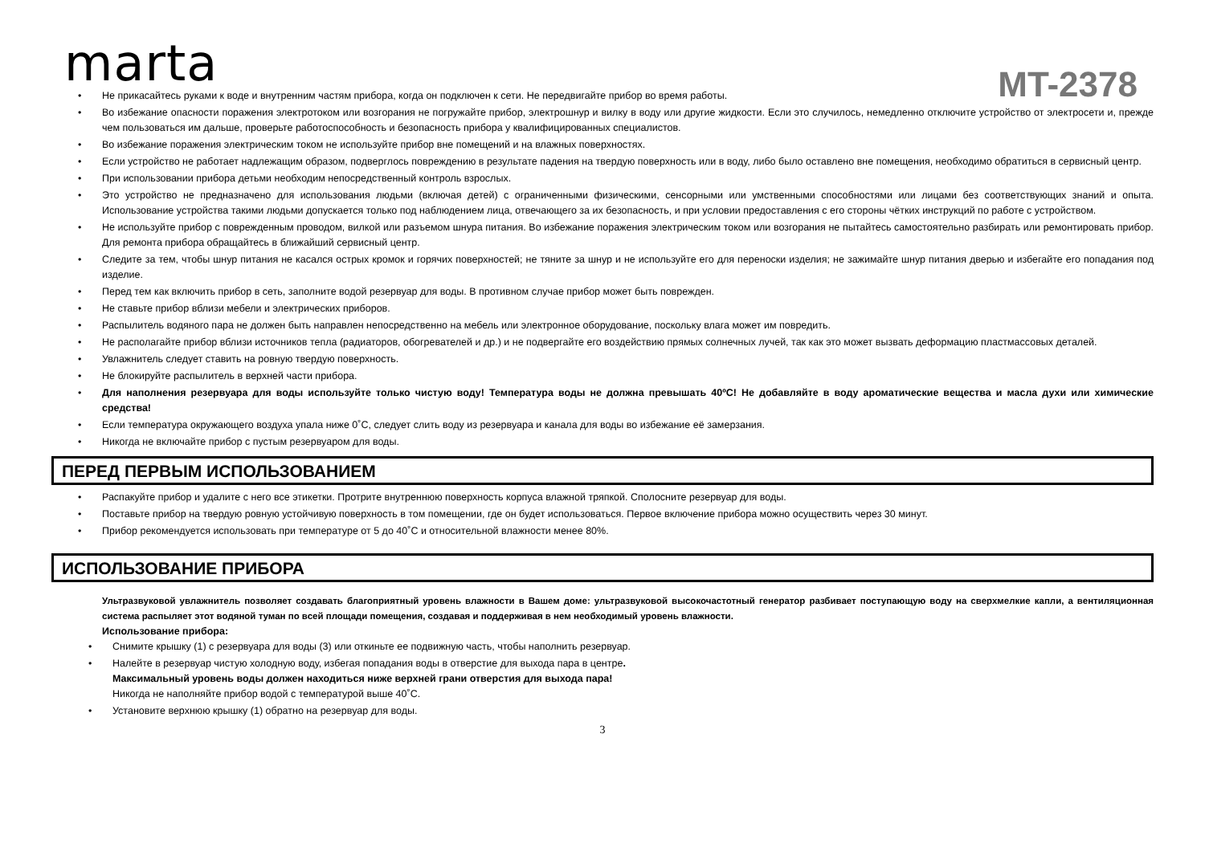marta
MT-2378
Не прикасайтесь руками к воде и внутренним частям прибора, когда он подключен к сети. Не передвигайте прибор во время работы.
Во избежание опасности поражения электротоком или возгорания не погружайте прибор, электрошнур и вилку в воду или другие жидкости. Если это случилось, немедленно отключите устройство от электросети и, прежде чем пользоваться им дальше, проверьте работоспособность и безопасность прибора у квалифицированных специалистов.
Во избежание поражения электрическим током не используйте прибор вне помещений и на влажных поверхностях.
Если устройство не работает надлежащим образом, подверглось повреждению в результате падения на твердую поверхность или в воду, либо было оставлено вне помещения, необходимо обратиться в сервисный центр.
При использовании прибора детьми необходим непосредственный контроль взрослых.
Это устройство не предназначено для использования людьми (включая детей) с ограниченными физическими, сенсорными или умственными способностями или лицами без соответствующих знаний и опыта. Использование устройства такими людьми допускается только под наблюдением лица, отвечающего за их безопасность, и при условии предоставления с его стороны чётких инструкций по работе с устройством.
Не используйте прибор с поврежденным проводом, вилкой или разъемом шнура питания. Во избежание поражения электрическим током или возгорания не пытайтесь самостоятельно разбирать или ремонтировать прибор. Для ремонта прибора обращайтесь в ближайший сервисный центр.
Следите за тем, чтобы шнур питания не касался острых кромок и горячих поверхностей; не тяните за шнур и не используйте его для переноски изделия; не зажимайте шнур питания дверью и избегайте его попадания под изделие.
Перед тем как включить прибор в сеть, заполните водой резервуар для воды. В противном случае прибор может быть поврежден.
Не ставьте прибор вблизи мебели и электрических приборов.
Распылитель водяного пара не должен быть направлен непосредственно на мебель или электронное оборудование, поскольку влага может им повредить.
Не располагайте прибор вблизи источников тепла (радиаторов, обогревателей и др.) и не подвергайте его воздействию прямых солнечных лучей, так как это может вызвать деформацию пластмассовых деталей.
Увлажнитель следует ставить на ровную твердую поверхность.
Не блокируйте распылитель в верхней части прибора.
Для наполнения резервуара для воды используйте только чистую воду! Температура воды не должна превышать 40ºC! Не добавляйте в воду ароматические вещества и масла духи или химические средства!
Если температура окружающего воздуха упала ниже 0˚С, следует слить воду из резервуара и канала для воды во избежание её замерзания.
Никогда не включайте прибор с пустым резервуаром для воды.
ПЕРЕД ПЕРВЫМ ИСПОЛЬЗОВАНИЕМ
Распакуйте прибор и удалите с него все этикетки. Протрите внутреннюю поверхность корпуса влажной тряпкой. Сполосните резервуар для воды.
Поставьте прибор на твердую ровную устойчивую поверхность в том помещении, где он будет использоваться. Первое включение прибора можно осуществить через 30 минут.
Прибор рекомендуется использовать при температуре от 5 до 40˚С и относительной влажности менее 80%.
ИСПОЛЬЗОВАНИЕ ПРИБОРА
Ультразвуковой увлажнитель позволяет создавать благоприятный уровень влажности в Вашем доме: ультразвуковой высокочастотный генератор разбивает поступающую воду на сверхмелкие капли, а вентиляционная система распыляет этот водяной туман по всей площади помещения, создавая и поддерживая в нем необходимый уровень влажности.
Использование прибора:
Снимите крышку (1) с резервуара для воды (3) или откиньте ее подвижную часть, чтобы наполнить резервуар.
Налейте в резервуар чистую холодную воду, избегая попадания воды в отверстие для выхода пара в центре.
Максимальный уровень воды должен находиться ниже верхней грани отверстия для выхода пара!
Никогда не наполняйте прибор водой с температурой выше 40˚С.
Установите верхнюю крышку (1) обратно на резервуар для воды.
3